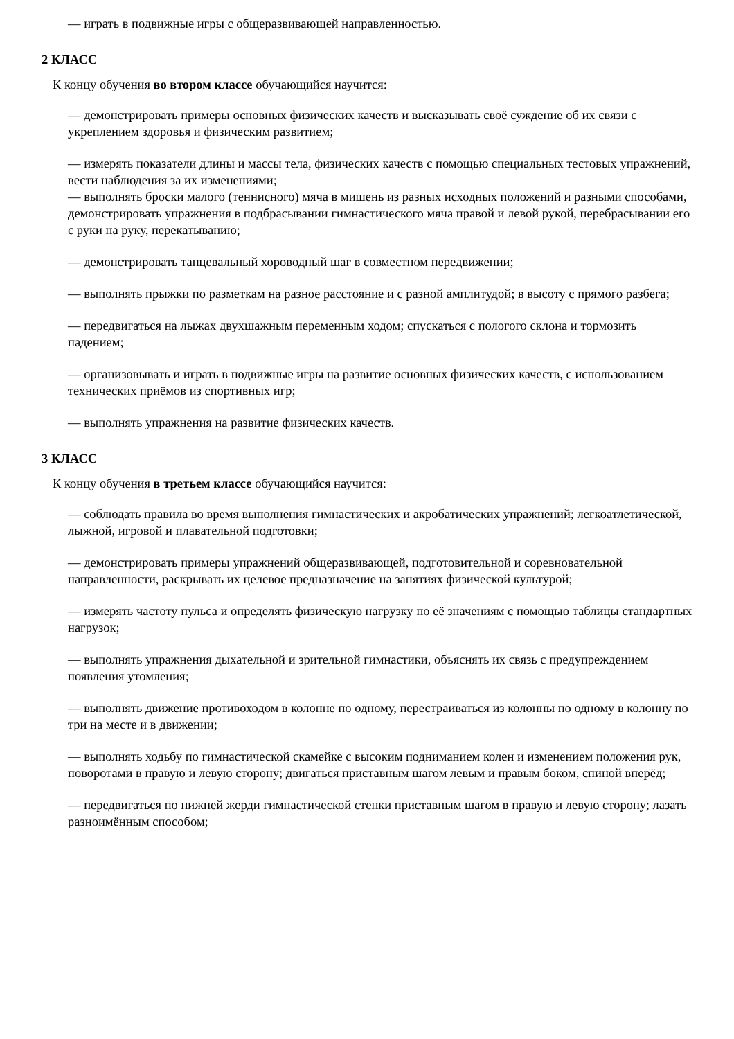— играть в подвижные игры с общеразвивающей направленностью.
2 КЛАСС
К концу обучения во втором классе обучающийся научится:
— демонстрировать примеры основных физических качеств и высказывать своё суждение об их связи с укреплением здоровья и физическим развитием;
— измерять показатели длины и массы тела, физических качеств с помощью специальных тестовых упражнений, вести наблюдения за их изменениями;
— выполнять броски малого (теннисного) мяча в мишень из разных исходных положений и разными способами, демонстрировать упражнения в подбрасывании гимнастического мяча правой и левой рукой, перебрасывании его с руки на руку, перекатыванию;
— демонстрировать танцевальный хороводный шаг в совместном передвижении;
— выполнять прыжки по разметкам на разное расстояние и с разной амплитудой; в высоту с прямого разбега;
— передвигаться на лыжах двухшажным переменным ходом; спускаться с пологого склона и тормозить падением;
— организовывать и играть в подвижные игры на развитие основных физических качеств, с использованием технических приёмов из спортивных игр;
— выполнять упражнения на развитие физических качеств.
3 КЛАСС
К концу обучения в третьем классе обучающийся научится:
— соблюдать правила во время выполнения гимнастических и акробатических упражнений; легкоатлетической, лыжной, игровой и плавательной подготовки;
— демонстрировать примеры упражнений общеразвивающей, подготовительной и соревновательной направленности, раскрывать их целевое предназначение на занятиях физической культурой;
— измерять частоту пульса и определять физическую нагрузку по её значениям с помощью таблицы стандартных нагрузок;
— выполнять упражнения дыхательной и зрительной гимнастики, объяснять их связь с предупреждением появления утомления;
— выполнять движение противоходом в колонне по одному, перестраиваться из колонны по одному в колонну по три на месте и в движении;
— выполнять ходьбу по гимнастической скамейке с высоким подниманием колен и изменением положения рук, поворотами в правую и левую сторону; двигаться приставным шагом левым и правым боком, спиной вперёд;
— передвигаться по нижней жерди гимнастической стенки приставным шагом в правую и левую сторону; лазать разноимённым способом;